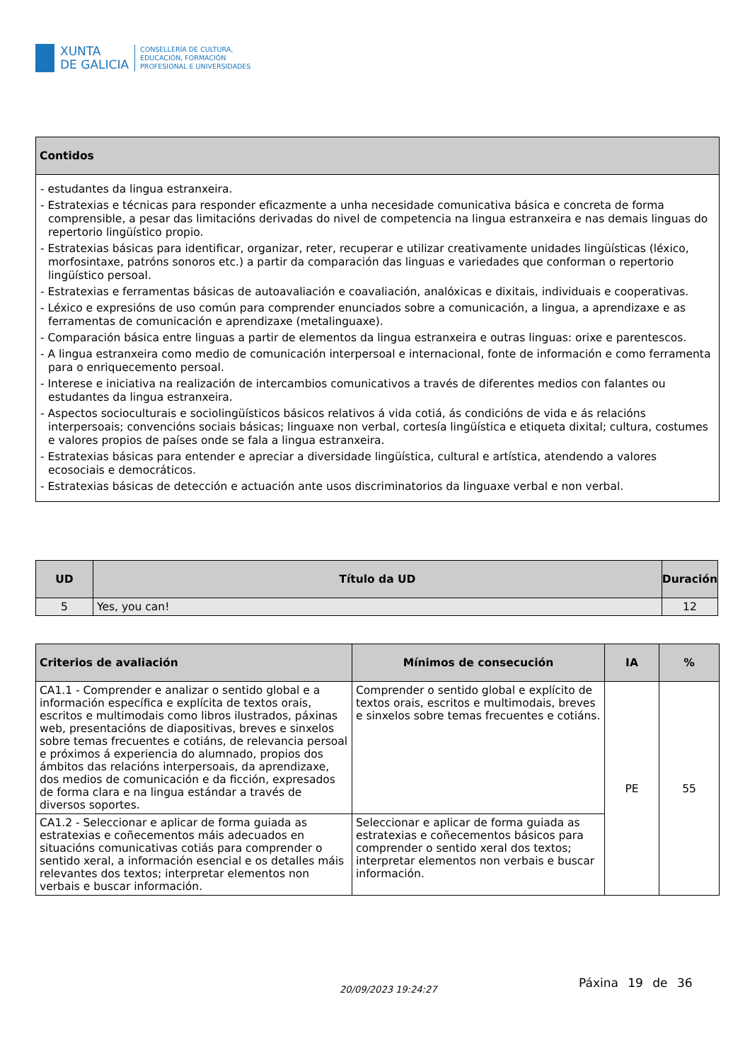XUNTA
DE GALICIA
CONSELLERÍA DE CULTURA,
EDUCACIÓN, FORMACIÓN
PROFESIONAL E UNIVERSIDADES
| Contidos |
| --- |
| - estudantes da lingua estranxeira. - Estratexias e técnicas para responder eficazmente a unha necesidade comunicativa básica e concreta de forma comprensible, a pesar das limitacións derivadas do nivel de competencia na lingua estranxeira e nas demais linguas do repertorio lingüístico propio. - Estratexias básicas para identificar, organizar, reter, recuperar e utilizar creativamente unidades lingüísticas (léxico, morfosintaxe, patróns sonoros etc.) a partir da comparación das linguas e variedades que conforman o repertorio lingüístico persoal. - Estratexias e ferramentas básicas de autoavaliación e coavaliación, analóxicas e dixitais, individuais e cooperativas. - Léxico e expresións de uso común para comprender enunciados sobre a comunicación, a lingua, a aprendizaxe e as ferramentas de comunicación e aprendizaxe (metalinguaxe). - Comparación básica entre linguas a partir de elementos da lingua estranxeira e outras linguas: orixe e parentescos. - A lingua estranxeira como medio de comunicación interpersoal e internacional, fonte de información e como ferramenta para o enriquecemento persoal. - Interese e iniciativa na realización de intercambios comunicativos a través de diferentes medios con falantes ou estudantes da lingua estranxeira. - Aspectos socioculturais e sociolingüísticos básicos relativos á vida cotiá, ás condicións de vida e ás relacións interpersoais; convencións sociais básicas; linguaxe non verbal, cortesía lingüística e etiqueta dixital; cultura, costumes e valores propios de países onde se fala a lingua estranxeira. - Estratexias básicas para entender e apreciar a diversidade lingüística, cultural e artística, atendendo a valores ecosociais e democráticos. - Estratexias básicas de detección e actuación ante usos discriminatorios da linguaxe verbal e non verbal. |
| UD | Título da UD | Duración |
| --- | --- | --- |
| 5 | Yes, you can! | 12 |
| Criterios de avaliación | Mínimos de consecución | IA | % |
| --- | --- | --- | --- |
| CA1.1 - Comprender e analizar o sentido global e a información específica e explícita de textos orais, escritos e multimodais como libros ilustrados, páxinas web, presentacións de diapositivas, breves e sinxelos sobre temas frecuentes e cotiáns, de relevancia persoal e próximos á experiencia do alumnado, propios dos ámbitos das relacións interpersoais, da aprendizaxe, dos medios de comunicación e da ficción, expresados de forma clara e na lingua estándar a través de diversos soportes. | Comprender o sentido global e explícito de textos orais, escritos e multimodais, breves e sinxelos sobre temas frecuentes e cotiáns. | PE | 55 |
| CA1.2 - Seleccionar e aplicar de forma guiada as estratexias e coñecementos máis adecuados en situacións comunicativas cotiás para comprender o sentido xeral, a información esencial e os detalles máis relevantes dos textos; interpretar elementos non verbais e buscar información. | Seleccionar e aplicar de forma guiada as estratexias e coñecementos básicos para comprender o sentido xeral dos textos; interpretar elementos non verbais e buscar información. | | |
20/09/2023 19:24:27 Páxina 19 de 36